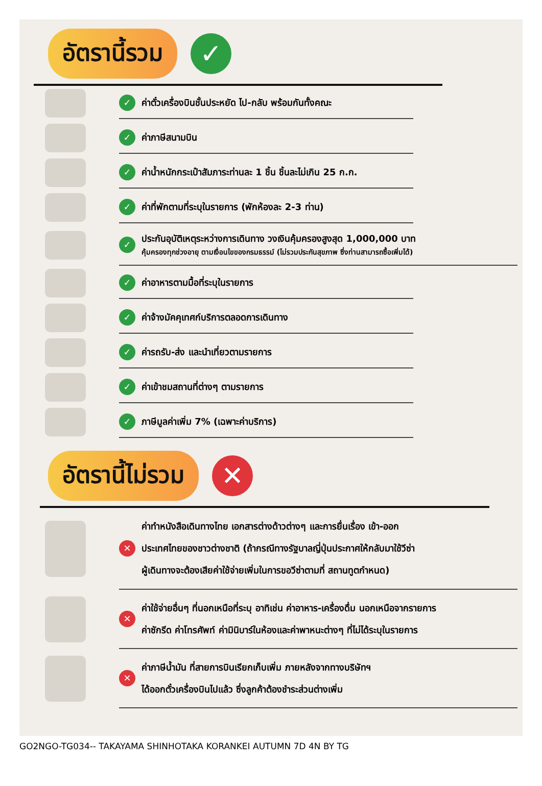อัตรานี้รวม
✓
✓ ค่าตั๋วเครื่องบินชั้นประหยัด ไป-กลับ พร้อมกันทั้งคณะ
✓ ค่าภาษีสนามบิน
✓ ค่าน้ำหนักกระเป๋าสัมภาระท่านละ 1 ชิ้น ชิ้นละไม่เกิน 25 ก.ก.
✓ ค่าที่พักตามที่ระบุในรายการ (พักห้องละ 2-3 ท่าน)
✓
ประกันอุบัติเหตุระหว่างการเดินทาง วงเงินคุ้มครองสูงสุด 1,000,000 บาท
คุ้มครองทุกช่วงอายุ ตามเงื่อนไขของกรมธรรม์ (ไม่รวมประกันสุขภาพ ซึ่งท่านสามารถซื้อเพิ่มได้)
✓ ค่าอาหารตามมื้อที่ระบุในรายการ
✓ ค่าจ้างมัคคุเทศก์บริการตลอดการเดินทาง
✓ ค่ารถรับ-ส่ง และนำเที่ยวตามรายการ
✓ ค่าเข้าชมสถานที่ต่างๆ ตามรายการ
✓ ภาษีมูลค่าเพิ่ม 7% (เฉพาะค่าบริการ)
อัตรานี้ไม่รวม
✕
✕
ค่าทำหนังสือเดินทางไทย เอกสารต่างด้าวต่างๆ และการยื่นเรื่อง เข้า-ออก
ประเทศไทยของชาวต่างชาติ (ถ้ากรณีทางรัฐบาลญี่ปุ่นประกาศให้กลับมาใช้วีซ่า
ผู้เดินทางจะต้องเสียค่าใช้จ่ายเพิ่มในการขอวีซ่าตามที่ สถานทูตกำหนด)
✕
ค่าใช้จ่ายอื่นๆ ที่นอกเหนือที่ระบุ อาทิเช่น ค่าอาหาร-เครื่องดื่ม นอกเหนือจากรายการ
ค่าซักรีด ค่าโทรศัพท์ ค่ามินิบาร์ในห้องและค่าพาหนะต่างๆ ที่ไม่ได้ระบุในรายการ
✕
ค่าภาษีน้ำมัน ที่สายการบินเรียกเก็บเพิ่ม ภายหลังจากทางบริษัทฯ
ได้ออกตั๋วเครื่องบินไปแล้ว ซึ่งลูกค้าต้องชำระส่วนต่างเพิ่ม
GO2NGO-TG034-- TAKAYAMA SHINHOTAKA KORANKEI AUTUMN 7D 4N BY TG